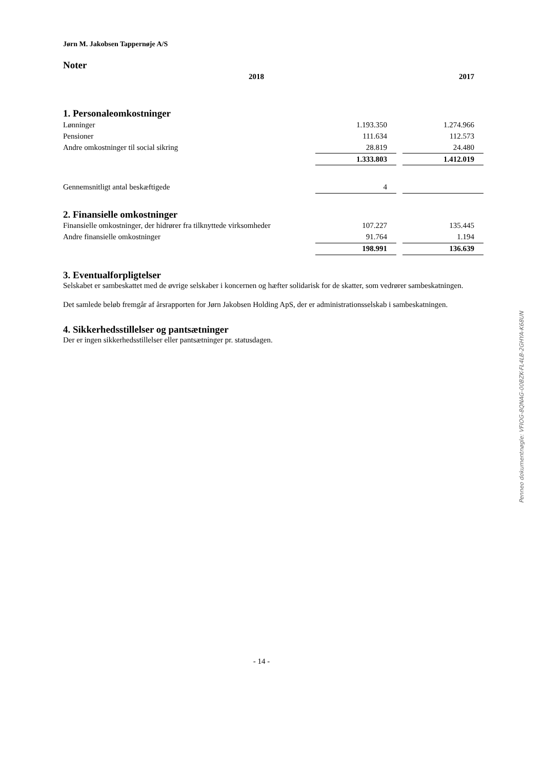Jørn M. Jakobsen Tappernøje A/S
Noter
| | 2018 | | 2017 |
| --- | --- | --- | --- |
1. Personaleomkostninger
| Lønninger | 1.193.350 | | 1.274.966 |
| Pensioner | 111.634 | | 112.573 |
| Andre omkostninger til social sikring | 28.819 | | 24.480 |
| | 1.333.803 | | 1.412.019 |
| Gennemsnitligt antal beskæftigede | 4 | | |
2. Finansielle omkostninger
| Finansielle omkostninger, der hidrører fra tilknyttede virksomheder | 107.227 | | 135.445 |
| Andre finansielle omkostninger | 91.764 | | 1.194 |
| | 198.991 | | 136.639 |
3. Eventualforpligtelser
Selskabet er sambeskattet med de øvrige selskaber i koncernen og hæfter solidarisk for de skatter, som vedrører sambeskatningen.
Det samlede beløb fremgår af årsrapporten for Jørn Jakobsen Holding ApS, der er administrationsselskab i sambeskatningen.
4. Sikkerhedsstillelser og pantsætninger
Der er ingen sikkerhedsstillelser eller pantsætninger pr. statusdagen.
Penneo dokumentnøgle: VFIOG-8QNAG-00BZK-FL4LB-2GHYA-K68UN
- 14 -